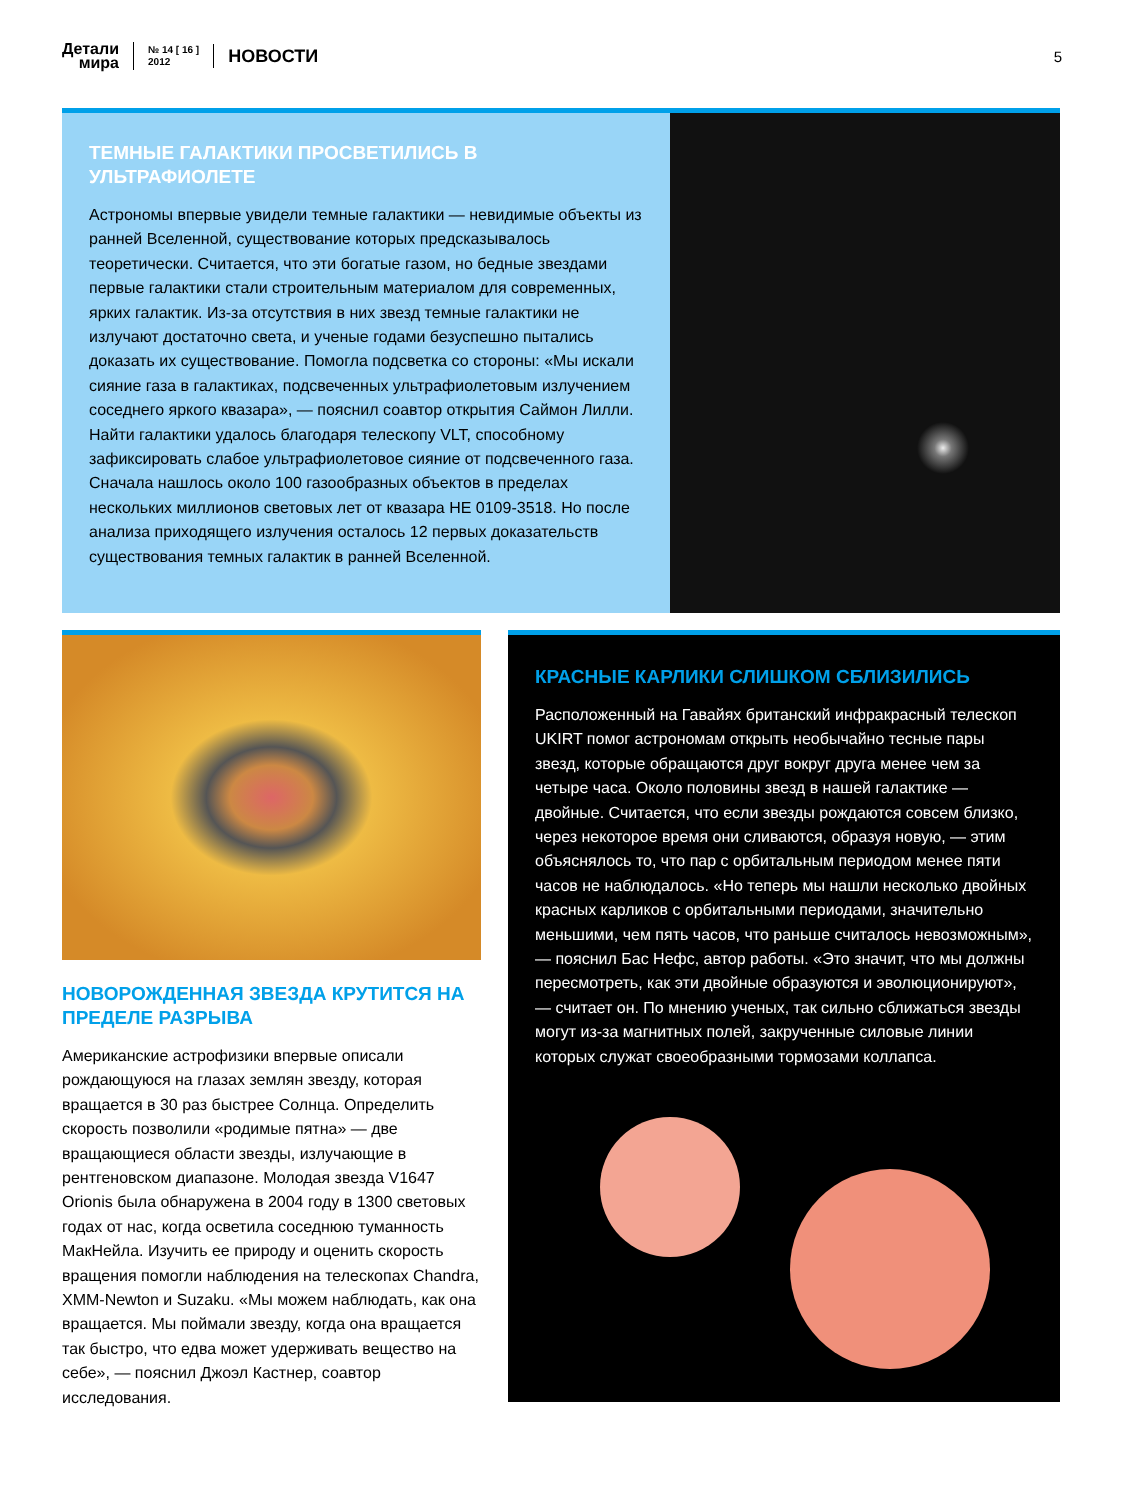Детали
мира
№ 14 [ 16 ]
2012
НОВОСТИ
5
ТЕМНЫЕ ГАЛАКТИКИ ПРОСВЕТИЛИСЬ В УЛЬТРАФИОЛЕТЕ
Астрономы впервые увидели темные галактики — невидимые объекты из ранней Вселенной, существование которых предсказывалось теоретически. Считается, что эти богатые газом, но бедные звездами первые галактики стали строительным материалом для современных, ярких галактик. Из-за отсутствия в них звезд темные галактики не излучают достаточно света, и ученые годами безуспешно пытались доказать их существование. Помогла подсветка со стороны: «Мы искали сияние газа в галактиках, подсвеченных ультрафиолетовым излучением соседнего яркого квазара», — пояснил соавтор открытия Саймон Лилли. Найти галактики удалось благодаря телескопу VLT, способному зафиксировать слабое ультрафиолетовое сияние от подсвеченного газа. Сначала нашлось около 100 газообразных объектов в пределах нескольких миллионов световых лет от квазара HE 0109-3518. Но после анализа приходящего излучения осталось 12 первых доказательств существования темных галактик в ранней Вселенной.
НОВОРОЖДЕННАЯ ЗВЕЗДА КРУТИТСЯ НА ПРЕДЕЛЕ РАЗРЫВА
Американские астрофизики впервые описали рождающуюся на глазах землян звезду, которая вращается в 30 раз быстрее Солнца. Определить скорость позволили «родимые пятна» — две вращающиеся области звезды, излучающие в рентгеновском диапазоне. Молодая звезда V1647 Orionis была обнаружена в 2004 году в 1300 световых годах от нас, когда осветила соседнюю туманность МакНейла. Изучить ее природу и оценить скорость вращения помогли наблюдения на телескопах Chandra, XMM-Newton и Suzaku. «Мы можем наблюдать, как она вращается. Мы поймали звезду, когда она вращается так быстро, что едва может удерживать вещество на себе», — пояснил Джоэл Кастнер, соавтор исследования.
КРАСНЫЕ КАРЛИКИ СЛИШКОМ СБЛИЗИЛИСЬ
Расположенный на Гавайях британский инфракрасный телескоп UKIRT помог астрономам открыть необычайно тесные пары звезд, которые обращаются друг вокруг друга менее чем за четыре часа. Около половины звезд в нашей галактике — двойные. Считается, что если звезды рождаются совсем близко, через некоторое время они сливаются, образуя новую, — этим объяснялось то, что пар с орбитальным периодом менее пяти часов не наблюдалось. «Но теперь мы нашли несколько двойных красных карликов с орбитальными периодами, значительно меньшими, чем пять часов, что раньше считалось невозможным», — пояснил Бас Нефс, автор работы. «Это значит, что мы должны пересмотреть, как эти двойные образуются и эволюционируют», — считает он. По мнению ученых, так сильно сближаться звезды могут из-за магнитных полей, закрученные силовые линии которых служат своеобразными тормозами коллапса.